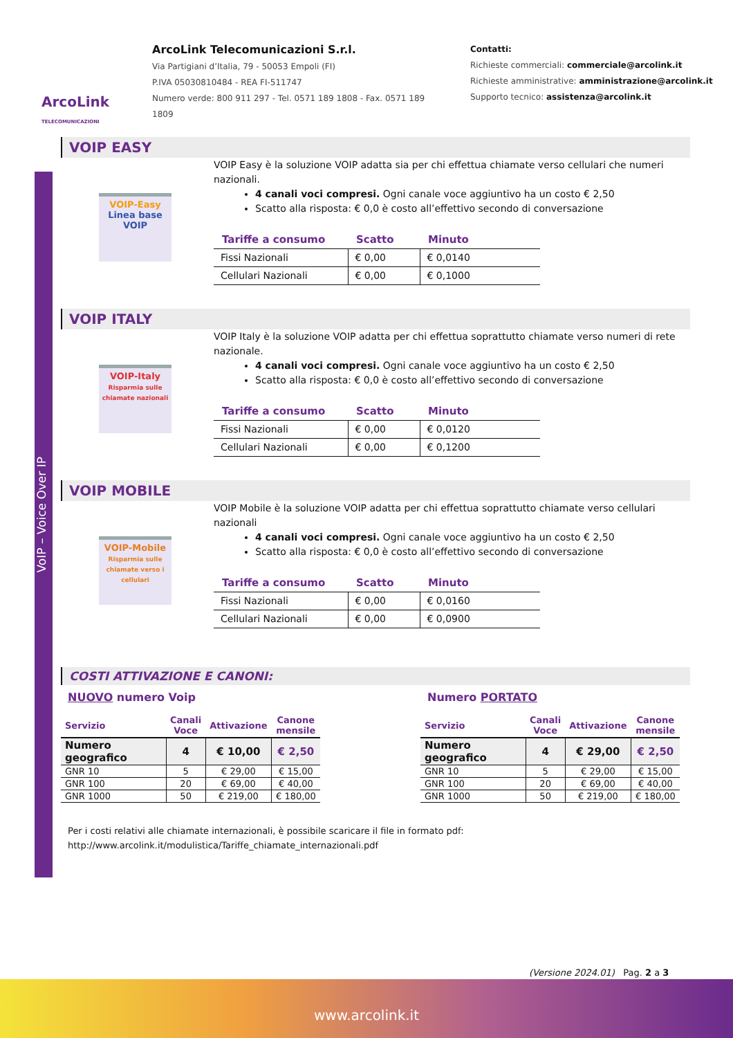ArcoLink
TELECOMUNICAZIONI
ArcoLink Telecomunicazioni S.r.l.
Via Partigiani d’Italia, 79 - 50053 Empoli (FI)
P.IVA 05030810484 - REA FI-511747
Numero verde: 800 911 297 - Tel. 0571 189 1808 - Fax. 0571 189 1809
Contatti:
Richieste commerciali: commerciale@arcolink.it
Richieste amministrative: amministrazione@arcolink.it
Supporto tecnico: assistenza@arcolink.it
VoIP – Voice Over IP
VOIP EASY
VOIP-Easy
Linea base VOIP
VOIP Easy è la soluzione VOIP adatta sia per chi effettua chiamate verso cellulari che numeri nazionali.
4 canali voci compresi. Ogni canale voce aggiuntivo ha un costo € 2,50
Scatto alla risposta: € 0,0 è costo all’effettivo secondo di conversazione
| Tariffe a consumo | Scatto | Minuto |
| --- | --- | --- |
| Fissi Nazionali | € 0,00 | € 0,0140 |
| Cellulari Nazionali | € 0,00 | € 0,1000 |
VOIP ITALY
VOIP-Italy
Risparmia sulle chiamate nazionali
VOIP Italy è la soluzione VOIP adatta per chi effettua soprattutto chiamate verso numeri di rete nazionale.
4 canali voci compresi. Ogni canale voce aggiuntivo ha un costo € 2,50
Scatto alla risposta: € 0,0 è costo all’effettivo secondo di conversazione
| Tariffe a consumo | Scatto | Minuto |
| --- | --- | --- |
| Fissi Nazionali | € 0,00 | € 0,0120 |
| Cellulari Nazionali | € 0,00 | € 0,1200 |
VOIP MOBILE
VOIP-Mobile
Risparmia sulle chiamate verso i cellulari
VOIP Mobile è la soluzione VOIP adatta per chi effettua soprattutto chiamate verso cellulari nazionali
4 canali voci compresi. Ogni canale voce aggiuntivo ha un costo € 2,50
Scatto alla risposta: € 0,0 è costo all’effettivo secondo di conversazione
| Tariffe a consumo | Scatto | Minuto |
| --- | --- | --- |
| Fissi Nazionali | € 0,00 | € 0,0160 |
| Cellulari Nazionali | € 0,00 | € 0,0900 |
COSTI ATTIVAZIONE E CANONI:
NUOVO numero Voip
| Servizio | Canali Voce | Attivazione | Canone mensile |
| --- | --- | --- | --- |
| Numero geografico | 4 | € 10,00 | € 2,50 |
| GNR 10 | 5 | € 29,00 | € 15,00 |
| GNR 100 | 20 | € 69,00 | € 40,00 |
| GNR 1000 | 50 | € 219,00 | € 180,00 |
Numero PORTATO
| Servizio | Canali Voce | Attivazione | Canone mensile |
| --- | --- | --- | --- |
| Numero geografico | 4 | € 29,00 | € 2,50 |
| GNR 10 | 5 | € 29,00 | € 15,00 |
| GNR 100 | 20 | € 69,00 | € 40,00 |
| GNR 1000 | 50 | € 219,00 | € 180,00 |
Per i costi relativi alle chiamate internazionali, è possibile scaricare il file in formato pdf:
http://www.arcolink.it/modulistica/Tariffe_chiamate_internazionali.pdf
(Versione 2024.01) Pag. 2 a 3
www.arcolink.it